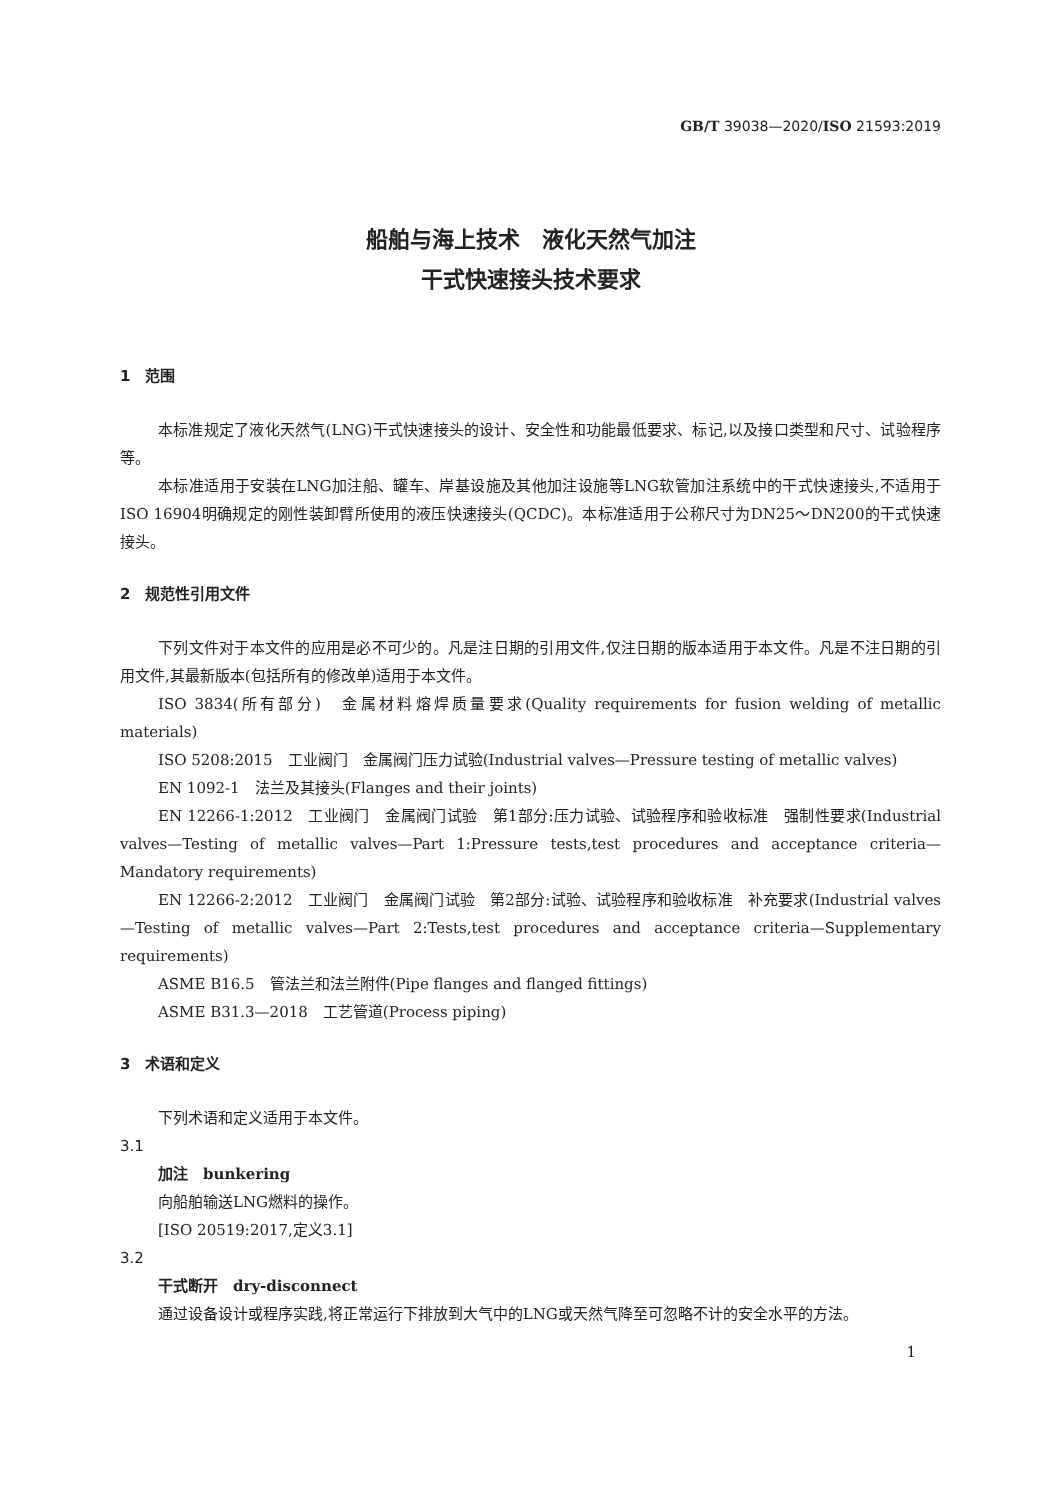GB/T 39038—2020/ISO 21593:2019
船舶与海上技术　液化天然气加注
干式快速接头技术要求
1　范围
本标准规定了液化天然气(LNG)干式快速接头的设计、安全性和功能最低要求、标记,以及接口类型和尺寸、试验程序等。
本标准适用于安装在LNG加注船、罐车、岸基设施及其他加注设施等LNG软管加注系统中的干式快速接头,不适用于ISO 16904明确规定的刚性装卸臂所使用的液压快速接头(QCDC)。本标准适用于公称尺寸为DN25～DN200的干式快速接头。
2　规范性引用文件
下列文件对于本文件的应用是必不可少的。凡是注日期的引用文件,仅注日期的版本适用于本文件。凡是不注日期的引用文件,其最新版本(包括所有的修改单)适用于本文件。
ISO 3834(所有部分)　金属材料熔焊质量要求(Quality requirements for fusion welding of metallic materials)
ISO 5208:2015　工业阀门　金属阀门压力试验(Industrial valves—Pressure testing of metallic valves)
EN 1092-1　法兰及其接头(Flanges and their joints)
EN 12266-1:2012　工业阀门　金属阀门试验　第1部分:压力试验、试验程序和验收标准　强制性要求(Industrial valves—Testing of metallic valves—Part 1:Pressure tests,test procedures and acceptance criteria—Mandatory requirements)
EN 12266-2:2012　工业阀门　金属阀门试验　第2部分:试验、试验程序和验收标准　补充要求(Industrial valves—Testing of metallic valves—Part 2:Tests,test procedures and acceptance criteria—Supplementary requirements)
ASME B16.5　管法兰和法兰附件(Pipe flanges and flanged fittings)
ASME B31.3—2018　工艺管道(Process piping)
3　术语和定义
下列术语和定义适用于本文件。
3.1
加注　bunkering
向船舶输送LNG燃料的操作。
[ISO 20519:2017,定义3.1]
3.2
干式断开　dry-disconnect
通过设备设计或程序实践,将正常运行下排放到大气中的LNG或天然气降至可忽略不计的安全水平的方法。
1